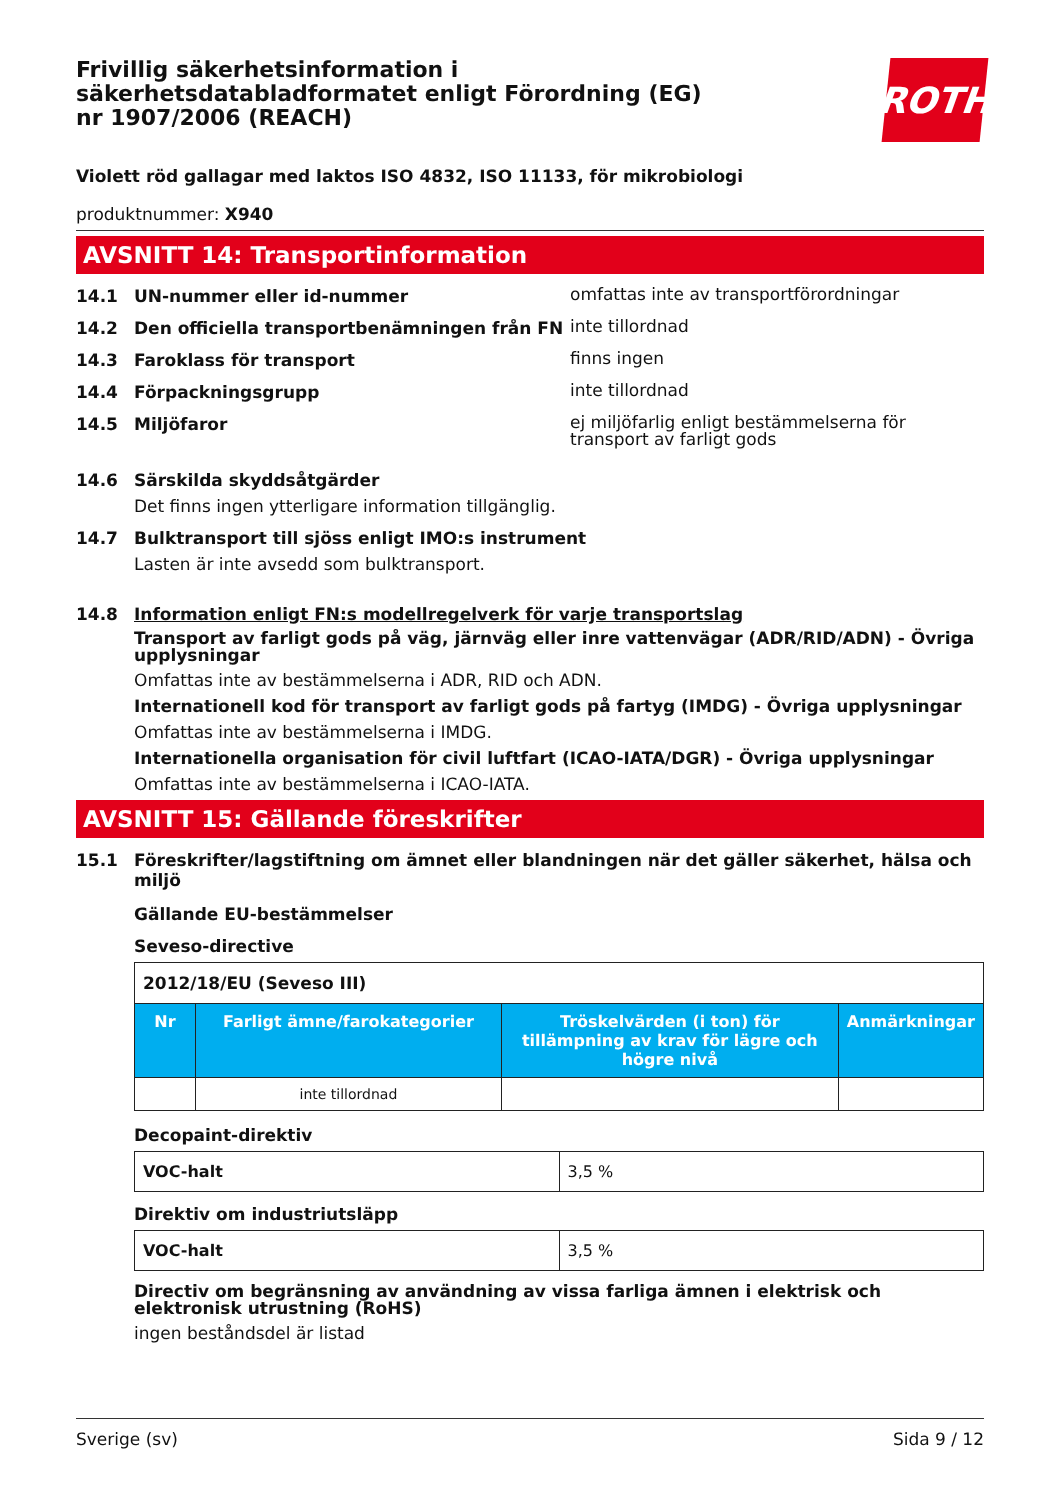Frivillig säkerhetsinformation i säkerhetsdatabladformatet enligt Förordning (EG) nr 1907/2006 (REACH)
ROTH
Violett röd gallagar med laktos ISO 4832, ISO 11133, för mikrobiologi
produktnummer: X940
AVSNITT 14: Transportinformation
14.1 UN-nummer eller id-nummer omfattas inte av transportförordningar
14.2 Den officiella transportbenämningen från FN inte tillordnad
14.3 Faroklass för transport finns ingen
14.4 Förpackningsgrupp inte tillordnad
14.5 Miljöfaror ej miljöfarlig enligt bestämmelserna för transport av farligt gods
14.6 Särskilda skyddsåtgärder
Det finns ingen ytterligare information tillgänglig.
14.7 Bulktransport till sjöss enligt IMO:s instrument
Lasten är inte avsedd som bulktransport.
14.8 Information enligt FN:s modellregelverk för varje transportslag
Transport av farligt gods på väg, järnväg eller inre vattenvägar (ADR/RID/ADN) - Övriga upplysningar
Omfattas inte av bestämmelserna i ADR, RID och ADN.
Internationell kod för transport av farligt gods på fartyg (IMDG) - Övriga upplysningar
Omfattas inte av bestämmelserna i IMDG.
Internationella organisation för civil luftfart (ICAO-IATA/DGR) - Övriga upplysningar
Omfattas inte av bestämmelserna i ICAO-IATA.
AVSNITT 15: Gällande föreskrifter
15.1 Föreskrifter/lagstiftning om ämnet eller blandningen när det gäller säkerhet, hälsa och miljö
Gällande EU-bestämmelser
Seveso-directive
| 2012/18/EU (Seveso III) | | | |
| Nr | Farligt ämne/farokategorier | Tröskelvärden (i ton) för tillämpning av krav för lägre och högre nivå | Anmärkningar |
| | inte tillordnad | | |
Decopaint-direktiv
| VOC-halt | 3,5 % |
Direktiv om industriutsläpp
| VOC-halt | 3,5 % |
Directiv om begränsning av användning av vissa farliga ämnen i elektrisk och elektronisk utrustning (RoHS)
ingen beståndsdel är listad
Sverige (sv) Sida 9 / 12